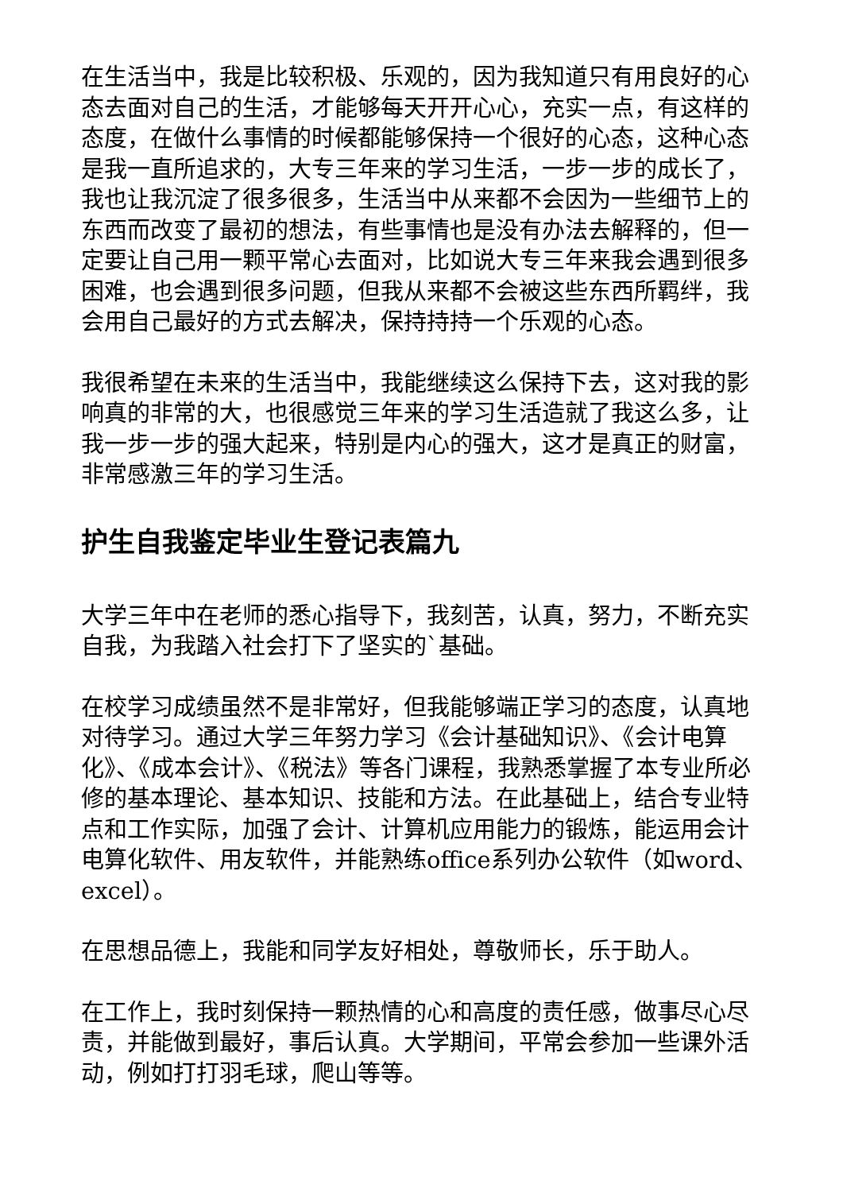在生活当中，我是比较积极、乐观的，因为我知道只有用良好的心态去面对自己的生活，才能够每天开开心心，充实一点，有这样的态度，在做什么事情的时候都能够保持一个很好的心态，这种心态是我一直所追求的，大专三年来的学习生活，一步一步的成长了，我也让我沉淀了很多很多，生活当中从来都不会因为一些细节上的东西而改变了最初的想法，有些事情也是没有办法去解释的，但一定要让自己用一颗平常心去面对，比如说大专三年来我会遇到很多困难，也会遇到很多问题，但我从来都不会被这些东西所羁绊，我会用自己最好的方式去解决，保持持持一个乐观的心态。
我很希望在未来的生活当中，我能继续这么保持下去，这对我的影响真的非常的大，也很感觉三年来的学习生活造就了我这么多，让我一步一步的强大起来，特别是内心的强大，这才是真正的财富，非常感激三年的学习生活。
护生自我鉴定毕业生登记表篇九
大学三年中在老师的悉心指导下，我刻苦，认真，努力，不断充实自我，为我踏入社会打下了坚实的`基础。
在校学习成绩虽然不是非常好，但我能够端正学习的态度，认真地对待学习。通过大学三年努力学习《会计基础知识》、《会计电算化》、《成本会计》、《税法》等各门课程，我熟悉掌握了本专业所必修的基本理论、基本知识、技能和方法。在此基础上，结合专业特点和工作实际，加强了会计、计算机应用能力的锻炼，能运用会计电算化软件、用友软件，并能熟练office系列办公软件（如word、excel）。
在思想品德上，我能和同学友好相处，尊敬师长，乐于助人。
在工作上，我时刻保持一颗热情的心和高度的责任感，做事尽心尽责，并能做到最好，事后认真。大学期间，平常会参加一些课外活动，例如打打羽毛球，爬山等等。